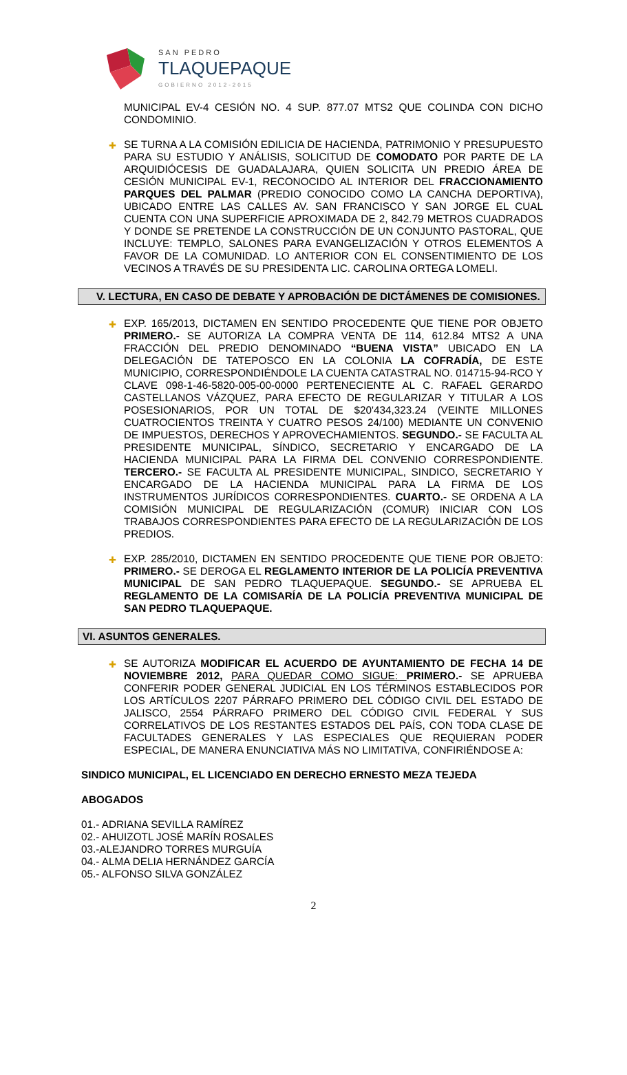SAN PEDRO
TLAQUEPAQUE
GOBIERNO 2012-2015
MUNICIPAL EV-4 CESIÓN NO. 4 SUP. 877.07 MTS2 QUE COLINDA CON DICHO CONDOMINIO.
✚
SE TURNA A LA COMISIÓN EDILICIA DE HACIENDA, PATRIMONIO Y PRESUPUESTO PARA SU ESTUDIO Y ANÁLISIS, SOLICITUD DE COMODATO POR PARTE DE LA ARQUIDIÓCESIS DE GUADALAJARA, QUIEN SOLICITA UN PREDIO ÁREA DE CESIÓN MUNICIPAL EV-1, RECONOCIDO AL INTERIOR DEL FRACCIONAMIENTO PARQUES DEL PALMAR (PREDIO CONOCIDO COMO LA CANCHA DEPORTIVA), UBICADO ENTRE LAS CALLES AV. SAN FRANCISCO Y SAN JORGE EL CUAL CUENTA CON UNA SUPERFICIE APROXIMADA DE 2, 842.79 METROS CUADRADOS Y DONDE SE PRETENDE LA CONSTRUCCIÓN DE UN CONJUNTO PASTORAL, QUE INCLUYE: TEMPLO, SALONES PARA EVANGELIZACIÓN Y OTROS ELEMENTOS A FAVOR DE LA COMUNIDAD. LO ANTERIOR CON EL CONSENTIMIENTO DE LOS VECINOS A TRAVÉS DE SU PRESIDENTA LIC. CAROLINA ORTEGA LOMELI.
V. LECTURA, EN CASO DE DEBATE Y APROBACIÓN DE DICTÁMENES DE COMISIONES.
✚
EXP. 165/2013, DICTAMEN EN SENTIDO PROCEDENTE QUE TIENE POR OBJETO PRIMERO.- SE AUTORIZA LA COMPRA VENTA DE 114, 612.84 MTS2 A UNA FRACCIÓN DEL PREDIO DENOMINADO “BUENA VISTA” UBICADO EN LA DELEGACIÓN DE TATEPOSCO EN LA COLONIA LA COFRADÍA, DE ESTE MUNICIPIO, CORRESPONDIÉNDOLE LA CUENTA CATASTRAL NO. 014715-94-RCO Y CLAVE 098-1-46-5820-005-00-0000 PERTENECIENTE AL C. RAFAEL GERARDO CASTELLANOS VÁZQUEZ, PARA EFECTO DE REGULARIZAR Y TITULAR A LOS POSESIONARIOS, POR UN TOTAL DE $20'434,323.24 (VEINTE MILLONES CUATROCIENTOS TREINTA Y CUATRO PESOS 24/100) MEDIANTE UN CONVENIO DE IMPUESTOS, DERECHOS Y APROVECHAMIENTOS. SEGUNDO.- SE FACULTA AL PRESIDENTE MUNICIPAL, SÍNDICO, SECRETARIO Y ENCARGADO DE LA HACIENDA MUNICIPAL PARA LA FIRMA DEL CONVENIO CORRESPONDIENTE. TERCERO.- SE FACULTA AL PRESIDENTE MUNICIPAL, SINDICO, SECRETARIO Y ENCARGADO DE LA HACIENDA MUNICIPAL PARA LA FIRMA DE LOS INSTRUMENTOS JURÍDICOS CORRESPONDIENTES. CUARTO.- SE ORDENA A LA COMISIÓN MUNICIPAL DE REGULARIZACIÓN (COMUR) INICIAR CON LOS TRABAJOS CORRESPONDIENTES PARA EFECTO DE LA REGULARIZACIÓN DE LOS PREDIOS.
✚
EXP. 285/2010, DICTAMEN EN SENTIDO PROCEDENTE QUE TIENE POR OBJETO: PRIMERO.- SE DEROGA EL REGLAMENTO INTERIOR DE LA POLICÍA PREVENTIVA MUNICIPAL DE SAN PEDRO TLAQUEPAQUE. SEGUNDO.- SE APRUEBA EL REGLAMENTO DE LA COMISARÍA DE LA POLICÍA PREVENTIVA MUNICIPAL DE SAN PEDRO TLAQUEPAQUE.
VI. ASUNTOS GENERALES.
✚
SE AUTORIZA MODIFICAR EL ACUERDO DE AYUNTAMIENTO DE FECHA 14 DE NOVIEMBRE 2012, PARA QUEDAR COMO SIGUE: PRIMERO.- SE APRUEBA CONFERIR PODER GENERAL JUDICIAL EN LOS TÉRMINOS ESTABLECIDOS POR LOS ARTÍCULOS 2207 PÁRRAFO PRIMERO DEL CÓDIGO CIVIL DEL ESTADO DE JALISCO, 2554 PÁRRAFO PRIMERO DEL CÓDIGO CIVIL FEDERAL Y SUS CORRELATIVOS DE LOS RESTANTES ESTADOS DEL PAÍS, CON TODA CLASE DE FACULTADES GENERALES Y LAS ESPECIALES QUE REQUIERAN PODER ESPECIAL, DE MANERA ENUNCIATIVA MÁS NO LIMITATIVA, CONFIRIÉNDOSE A:
SINDICO MUNICIPAL, EL LICENCIADO EN DERECHO ERNESTO MEZA TEJEDA
ABOGADOS
01.- ADRIANA SEVILLA RAMÍREZ
02.- AHUIZOTL JOSÉ MARÍN ROSALES
03.-ALEJANDRO TORRES MURGUÍA
04.- ALMA DELIA HERNÁNDEZ GARCÍA
05.- ALFONSO SILVA GONZÁLEZ
2